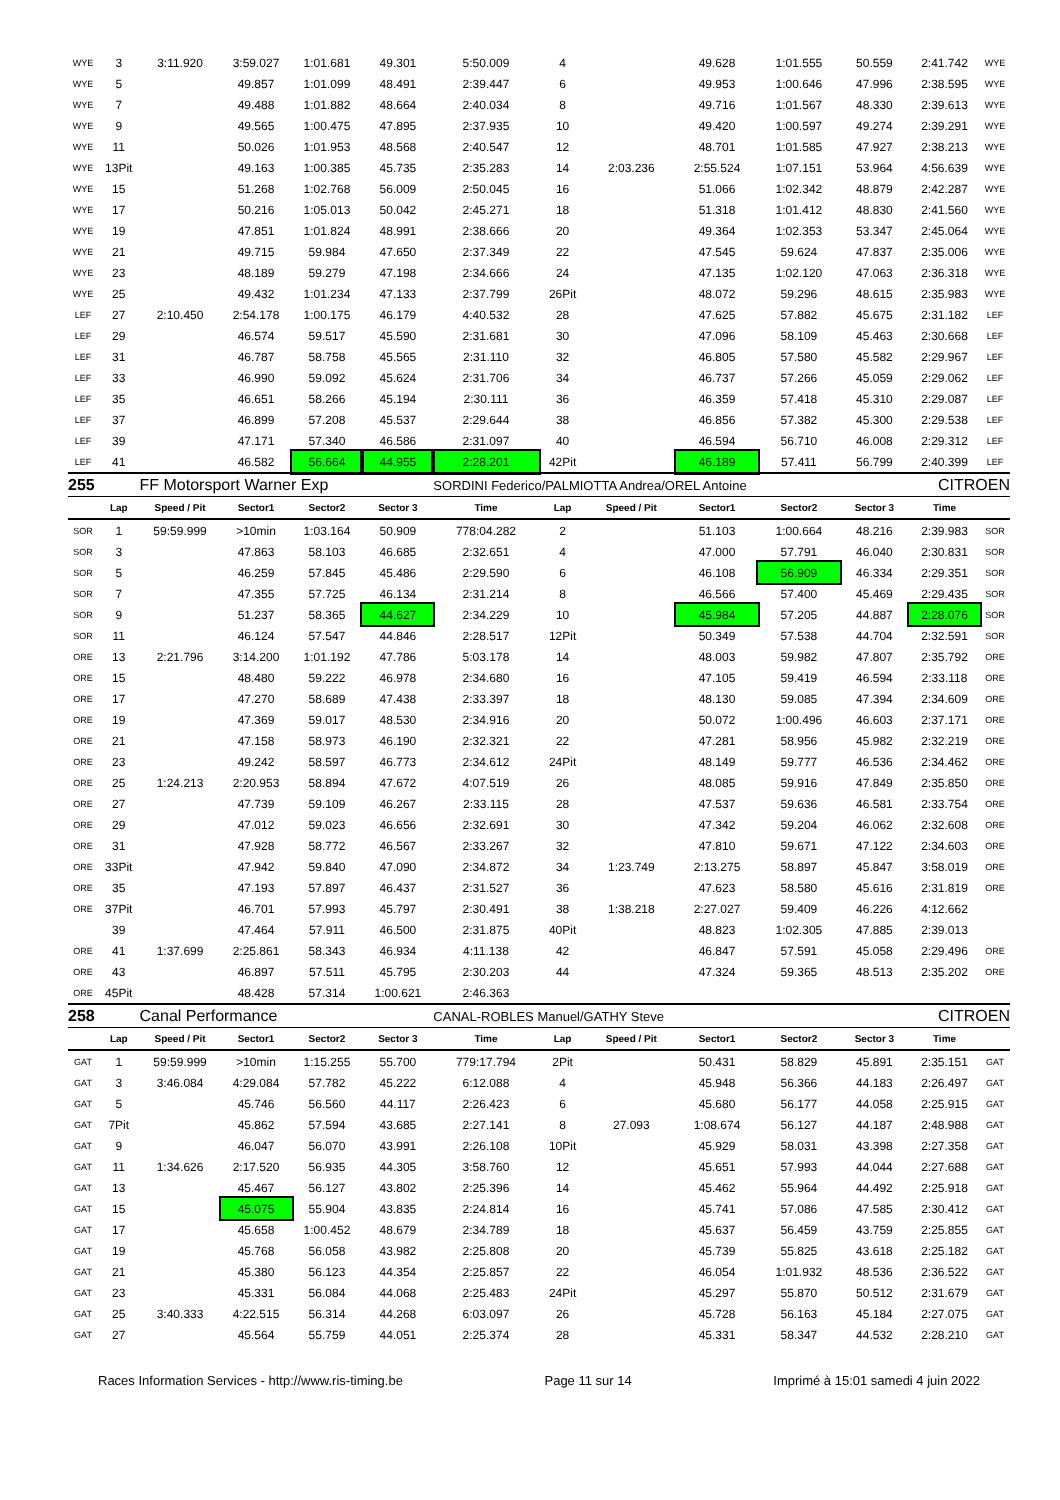| WYE | 3 | 3:11.920 | 3:59.027 | 1:01.681 | 49.301 | 5:50.009 | 4 | | 49.628 | 1:01.555 | 50.559 | 2:41.742 | WYE |
| WYE | 5 | | 49.857 | 1:01.099 | 48.491 | 2:39.447 | 6 | | 49.953 | 1:00.646 | 47.996 | 2:38.595 | WYE |
| WYE | 7 | | 49.488 | 1:01.882 | 48.664 | 2:40.034 | 8 | | 49.716 | 1:01.567 | 48.330 | 2:39.613 | WYE |
| WYE | 9 | | 49.565 | 1:00.475 | 47.895 | 2:37.935 | 10 | | 49.420 | 1:00.597 | 49.274 | 2:39.291 | WYE |
| WYE | 11 | | 50.026 | 1:01.953 | 48.568 | 2:40.547 | 12 | | 48.701 | 1:01.585 | 47.927 | 2:38.213 | WYE |
| WYE | 13Pit | | 49.163 | 1:00.385 | 45.735 | 2:35.283 | 14 | 2:03.236 | 2:55.524 | 1:07.151 | 53.964 | 4:56.639 | WYE |
| WYE | 15 | | 51.268 | 1:02.768 | 56.009 | 2:50.045 | 16 | | 51.066 | 1:02.342 | 48.879 | 2:42.287 | WYE |
| WYE | 17 | | 50.216 | 1:05.013 | 50.042 | 2:45.271 | 18 | | 51.318 | 1:01.412 | 48.830 | 2:41.560 | WYE |
| WYE | 19 | | 47.851 | 1:01.824 | 48.991 | 2:38.666 | 20 | | 49.364 | 1:02.353 | 53.347 | 2:45.064 | WYE |
| WYE | 21 | | 49.715 | 59.984 | 47.650 | 2:37.349 | 22 | | 47.545 | 59.624 | 47.837 | 2:35.006 | WYE |
| WYE | 23 | | 48.189 | 59.279 | 47.198 | 2:34.666 | 24 | | 47.135 | 1:02.120 | 47.063 | 2:36.318 | WYE |
| WYE | 25 | | 49.432 | 1:01.234 | 47.133 | 2:37.799 | 26Pit | | 48.072 | 59.296 | 48.615 | 2:35.983 | WYE |
| LEF | 27 | 2:10.450 | 2:54.178 | 1:00.175 | 46.179 | 4:40.532 | 28 | | 47.625 | 57.882 | 45.675 | 2:31.182 | LEF |
| LEF | 29 | | 46.574 | 59.517 | 45.590 | 2:31.681 | 30 | | 47.096 | 58.109 | 45.463 | 2:30.668 | LEF |
| LEF | 31 | | 46.787 | 58.758 | 45.565 | 2:31.110 | 32 | | 46.805 | 57.580 | 45.582 | 2:29.967 | LEF |
| LEF | 33 | | 46.990 | 59.092 | 45.624 | 2:31.706 | 34 | | 46.737 | 57.266 | 45.059 | 2:29.062 | LEF |
| LEF | 35 | | 46.651 | 58.266 | 45.194 | 2:30.111 | 36 | | 46.359 | 57.418 | 45.310 | 2:29.087 | LEF |
| LEF | 37 | | 46.899 | 57.208 | 45.537 | 2:29.644 | 38 | | 46.856 | 57.382 | 45.300 | 2:29.538 | LEF |
| LEF | 39 | | 47.171 | 57.340 | 46.586 | 2:31.097 | 40 | | 46.594 | 56.710 | 46.008 | 2:29.312 | LEF |
| LEF | 41 | | 46.582 | 56.664 | 44.955 | 2:28.201 | 42Pit | | 46.189 | 57.411 | 56.799 | 2:40.399 | LEF |
| 255 | | FF Motorsport Warner Exp | | | | SORDINI Federico/PALMIOTTA Andrea/OREL Antoine | | | | | | CITROEN | |
| | Lap | Speed / Pit | Sector1 | Sector2 | Sector 3 | Time | Lap | Speed / Pit | Sector1 | Sector2 | Sector 3 | Time | |
| SOR | 1 | 59:59.999 | >10min | 1:03.164 | 50.909 | 778:04.282 | 2 | | 51.103 | 1:00.664 | 48.216 | 2:39.983 | SOR |
| SOR | 3 | | 47.863 | 58.103 | 46.685 | 2:32.651 | 4 | | 47.000 | 57.791 | 46.040 | 2:30.831 | SOR |
| SOR | 5 | | 46.259 | 57.845 | 45.486 | 2:29.590 | 6 | | 46.108 | 56.909 | 46.334 | 2:29.351 | SOR |
| SOR | 7 | | 47.355 | 57.725 | 46.134 | 2:31.214 | 8 | | 46.566 | 57.400 | 45.469 | 2:29.435 | SOR |
| SOR | 9 | | 51.237 | 58.365 | 44.627 | 2:34.229 | 10 | | 45.984 | 57.205 | 44.887 | 2:28.076 | SOR |
| SOR | 11 | | 46.124 | 57.547 | 44.846 | 2:28.517 | 12Pit | | 50.349 | 57.538 | 44.704 | 2:32.591 | SOR |
| ORE | 13 | 2:21.796 | 3:14.200 | 1:01.192 | 47.786 | 5:03.178 | 14 | | 48.003 | 59.982 | 47.807 | 2:35.792 | ORE |
| ORE | 15 | | 48.480 | 59.222 | 46.978 | 2:34.680 | 16 | | 47.105 | 59.419 | 46.594 | 2:33.118 | ORE |
| ORE | 17 | | 47.270 | 58.689 | 47.438 | 2:33.397 | 18 | | 48.130 | 59.085 | 47.394 | 2:34.609 | ORE |
| ORE | 19 | | 47.369 | 59.017 | 48.530 | 2:34.916 | 20 | | 50.072 | 1:00.496 | 46.603 | 2:37.171 | ORE |
| ORE | 21 | | 47.158 | 58.973 | 46.190 | 2:32.321 | 22 | | 47.281 | 58.956 | 45.982 | 2:32.219 | ORE |
| ORE | 23 | | 49.242 | 58.597 | 46.773 | 2:34.612 | 24Pit | | 48.149 | 59.777 | 46.536 | 2:34.462 | ORE |
| ORE | 25 | 1:24.213 | 2:20.953 | 58.894 | 47.672 | 4:07.519 | 26 | | 48.085 | 59.916 | 47.849 | 2:35.850 | ORE |
| ORE | 27 | | 47.739 | 59.109 | 46.267 | 2:33.115 | 28 | | 47.537 | 59.636 | 46.581 | 2:33.754 | ORE |
| ORE | 29 | | 47.012 | 59.023 | 46.656 | 2:32.691 | 30 | | 47.342 | 59.204 | 46.062 | 2:32.608 | ORE |
| ORE | 31 | | 47.928 | 58.772 | 46.567 | 2:33.267 | 32 | | 47.810 | 59.671 | 47.122 | 2:34.603 | ORE |
| ORE | 33Pit | | 47.942 | 59.840 | 47.090 | 2:34.872 | 34 | 1:23.749 | 2:13.275 | 58.897 | 45.847 | 3:58.019 | ORE |
| ORE | 35 | | 47.193 | 57.897 | 46.437 | 2:31.527 | 36 | | 47.623 | 58.580 | 45.616 | 2:31.819 | ORE |
| ORE | 37Pit | | 46.701 | 57.993 | 45.797 | 2:30.491 | 38 | 1:38.218 | 2:27.027 | 59.409 | 46.226 | 4:12.662 | |
| | 39 | | 47.464 | 57.911 | 46.500 | 2:31.875 | 40Pit | | 48.823 | 1:02.305 | 47.885 | 2:39.013 | |
| ORE | 41 | 1:37.699 | 2:25.861 | 58.343 | 46.934 | 4:11.138 | 42 | | 46.847 | 57.591 | 45.058 | 2:29.496 | ORE |
| ORE | 43 | | 46.897 | 57.511 | 45.795 | 2:30.203 | 44 | | 47.324 | 59.365 | 48.513 | 2:35.202 | ORE |
| ORE | 45Pit | | 48.428 | 57.314 | 1:00.621 | 2:46.363 | | | | | | | |
| 258 | | Canal Performance | | | | CANAL-ROBLES Manuel/GATHY Steve | | | | | | CITROEN | |
| | Lap | Speed / Pit | Sector1 | Sector2 | Sector 3 | Time | Lap | Speed / Pit | Sector1 | Sector2 | Sector 3 | Time | |
| GAT | 1 | 59:59.999 | >10min | 1:15.255 | 55.700 | 779:17.794 | 2Pit | | 50.431 | 58.829 | 45.891 | 2:35.151 | GAT |
| GAT | 3 | 3:46.084 | 4:29.084 | 57.782 | 45.222 | 6:12.088 | 4 | | 45.948 | 56.366 | 44.183 | 2:26.497 | GAT |
| GAT | 5 | | 45.746 | 56.560 | 44.117 | 2:26.423 | 6 | | 45.680 | 56.177 | 44.058 | 2:25.915 | GAT |
| GAT | 7Pit | | 45.862 | 57.594 | 43.685 | 2:27.141 | 8 | 27.093 | 1:08.674 | 56.127 | 44.187 | 2:48.988 | GAT |
| GAT | 9 | | 46.047 | 56.070 | 43.991 | 2:26.108 | 10Pit | | 45.929 | 58.031 | 43.398 | 2:27.358 | GAT |
| GAT | 11 | 1:34.626 | 2:17.520 | 56.935 | 44.305 | 3:58.760 | 12 | | 45.651 | 57.993 | 44.044 | 2:27.688 | GAT |
| GAT | 13 | | 45.467 | 56.127 | 43.802 | 2:25.396 | 14 | | 45.462 | 55.964 | 44.492 | 2:25.918 | GAT |
| GAT | 15 | | 45.075 | 55.904 | 43.835 | 2:24.814 | 16 | | 45.741 | 57.086 | 47.585 | 2:30.412 | GAT |
| GAT | 17 | | 45.658 | 1:00.452 | 48.679 | 2:34.789 | 18 | | 45.637 | 56.459 | 43.759 | 2:25.855 | GAT |
| GAT | 19 | | 45.768 | 56.058 | 43.982 | 2:25.808 | 20 | | 45.739 | 55.825 | 43.618 | 2:25.182 | GAT |
| GAT | 21 | | 45.380 | 56.123 | 44.354 | 2:25.857 | 22 | | 46.054 | 1:01.932 | 48.536 | 2:36.522 | GAT |
| GAT | 23 | | 45.331 | 56.084 | 44.068 | 2:25.483 | 24Pit | | 45.297 | 55.870 | 50.512 | 2:31.679 | GAT |
| GAT | 25 | 3:40.333 | 4:22.515 | 56.314 | 44.268 | 6:03.097 | 26 | | 45.728 | 56.163 | 45.184 | 2:27.075 | GAT |
| GAT | 27 | | 45.564 | 55.759 | 44.051 | 2:25.374 | 28 | | 45.331 | 58.347 | 44.532 | 2:28.210 | GAT |
Races Information Services - http://www.ris-timing.be Page 11 sur 14 Imprimé à 15:01 samedi 4 juin 2022